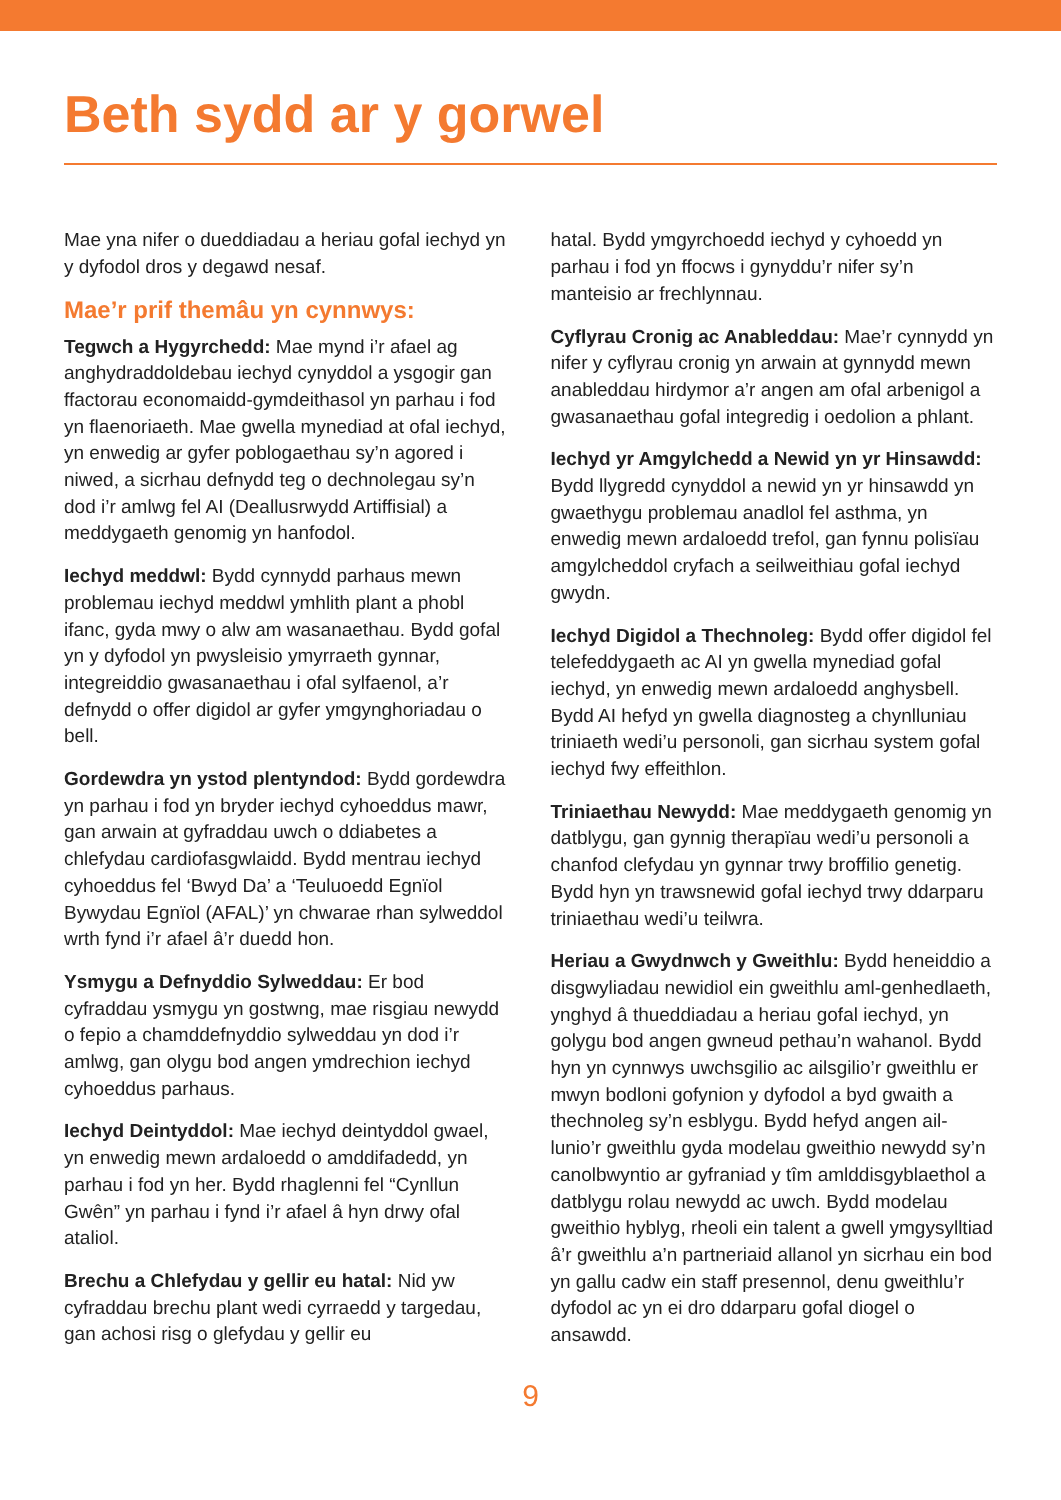Beth sydd ar y gorwel
Mae yna nifer o dueddiadau a heriau gofal iechyd yn y dyfodol dros y degawd nesaf.
Mae’r prif themâu yn cynnwys:
Tegwch a Hygyrchedd: Mae mynd i’r afael ag anghydraddoldebau iechyd cynyddol a ysgogir gan ffactorau economaidd-gymdeithasol yn parhau i fod yn flaenoriaeth. Mae gwella mynediad at ofal iechyd, yn enwedig ar gyfer poblogaethau sy’n agored i niwed, a sicrhau defnydd teg o dechnolegau sy’n dod i’r amlwg fel AI (Deallusrwydd Artiffisial) a meddygaeth genomig yn hanfodol.
Iechyd meddwl: Bydd cynnydd parhaus mewn problemau iechyd meddwl ymhlith plant a phobl ifanc, gyda mwy o alw am wasanaethau. Bydd gofal yn y dyfodol yn pwysleisio ymyrraeth gynnar, integreiddio gwasanaethau i ofal sylfaenol, a’r defnydd o offer digidol ar gyfer ymgynghoriadau o bell.
Gordewdra yn ystod plentyndod: Bydd gordewdra yn parhau i fod yn bryder iechyd cyhoeddus mawr, gan arwain at gyfraddau uwch o ddiabetes a chlefydau cardiofasgwlaidd. Bydd mentrau iechyd cyhoeddus fel ‘Bwyd Da’ a ‘Teuluoedd Egnïol Bywydau Egnïol (AFAL)’ yn chwarae rhan sylweddol wrth fynd i’r afael â’r duedd hon.
Ysmygu a Defnyddio Sylweddau: Er bod cyfraddau ysmygu yn gostwng, mae risgiau newydd o fepio a chamddefnyddio sylweddau yn dod i’r amlwg, gan olygu bod angen ymdrechion iechyd cyhoeddus parhaus.
Iechyd Deintyddol: Mae iechyd deintyddol gwael, yn enwedig mewn ardaloedd o amddifadedd, yn parhau i fod yn her. Bydd rhaglenni fel “Cynllun Gwên” yn parhau i fynd i’r afael â hyn drwy ofal ataliol.
Brechu a Chlefydau y gellir eu hatal: Nid yw cyfraddau brechu plant wedi cyrraedd y targedau, gan achosi risg o glefydau y gellir eu
hatal. Bydd ymgyrchoedd iechyd y cyhoedd yn parhau i fod yn ffocws i gynyddu’r nifer sy’n manteisio ar frechlynnau.
Cyflyrau Cronig ac Anableddau: Mae’r cynnydd yn nifer y cyflyrau cronig yn arwain at gynnydd mewn anableddau hirdymor a’r angen am ofal arbenigol a gwasanaethau gofal integredig i oedolion a phlant.
Iechyd yr Amgylchedd a Newid yn yr Hinsawdd: Bydd llygredd cynyddol a newid yn yr hinsawdd yn gwaethygu problemau anadlol fel asthma, yn enwedig mewn ardaloedd trefol, gan fynnu polisïau amgylcheddol cryfach a seilweithiau gofal iechyd gwydn.
Iechyd Digidol a Thechnoleg: Bydd offer digidol fel telefeddygaeth ac AI yn gwella mynediad gofal iechyd, yn enwedig mewn ardaloedd anghysbell. Bydd AI hefyd yn gwella diagnosteg a chynlluniau triniaeth wedi’u personoli, gan sicrhau system gofal iechyd fwy effeithlon.
Triniaethau Newydd: Mae meddygaeth genomig yn datblygu, gan gynnig therapïau wedi’u personoli a chanfod clefydau yn gynnar trwy broffilio genetig. Bydd hyn yn trawsnewid gofal iechyd trwy ddarparu triniaethau wedi’u teilwra.
Heriau a Gwydnwch y Gweithlu: Bydd heneiddio a disgwyliadau newidiol ein gweithlu aml-genhedlaeth, ynghyd â thueddiadau a heriau gofal iechyd, yn golygu bod angen gwneud pethau’n wahanol. Bydd hyn yn cynnwys uwchsgilio ac ailsgilio’r gweithlu er mwyn bodloni gofynion y dyfodol a byd gwaith a thechnoleg sy’n esblygu. Bydd hefyd angen ail-lunio’r gweithlu gyda modelau gweithio newydd sy’n canolbwyntio ar gyfraniad y tîm amlddisgyblaethol a datblygu rolau newydd ac uwch. Bydd modelau gweithio hyblyg, rheoli ein talent a gwell ymgysylltiad â’r gweithlu a’n partneriaid allanol yn sicrhau ein bod yn gallu cadw ein staff presennol, denu gweithlu’r dyfodol ac yn ei dro ddarparu gofal diogel o ansawdd.
9